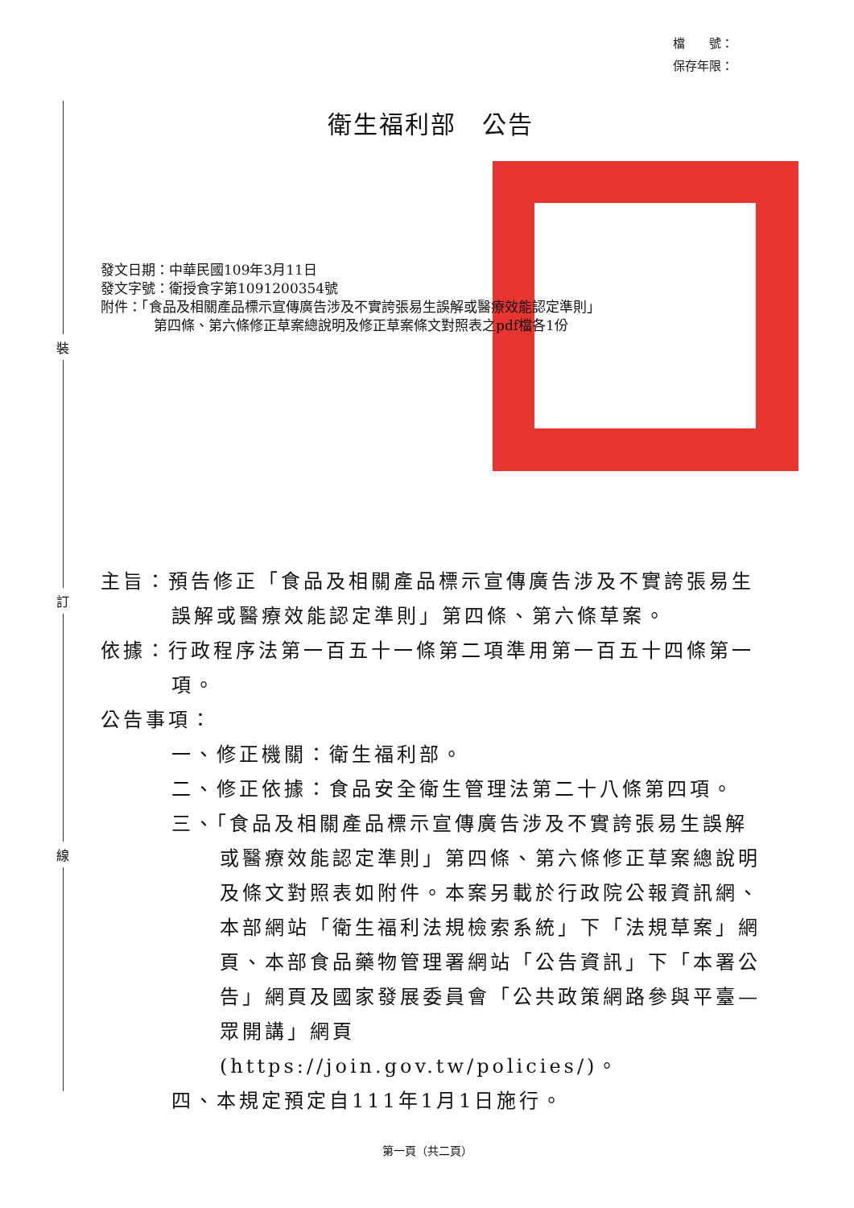裝
訂
線
檔　　號：
保存年限：
衛生福利部　公告
發文日期：中華民國109年3月11日
發文字號：衛授食字第1091200354號
附件：「食品及相關產品標示宣傳廣告涉及不實誇張易生誤解或醫療效能認定準則」
第四條、第六條修正草案總說明及修正草案條文對照表之pdf檔各1份
主旨：預告修正「食品及相關產品標示宣傳廣告涉及不實誇張易生誤解或醫療效能認定準則」第四條、第六條草案。
依據：行政程序法第一百五十一條第二項準用第一百五十四條第一項。
公告事項：
一、修正機關：衛生福利部。
二、修正依據：食品安全衛生管理法第二十八條第四項。
三、「食品及相關產品標示宣傳廣告涉及不實誇張易生誤解或醫療效能認定準則」第四條、第六條修正草案總說明及條文對照表如附件。本案另載於行政院公報資訊網、本部網站「衛生福利法規檢索系統」下「法規草案」網頁、本部食品藥物管理署網站「公告資訊」下「本署公告」網頁及國家發展委員會「公共政策網路參與平臺—眾開講」網頁 (https://join.gov.tw/policies/)。
四、本規定預定自111年1月1日施行。
第一頁（共二頁）